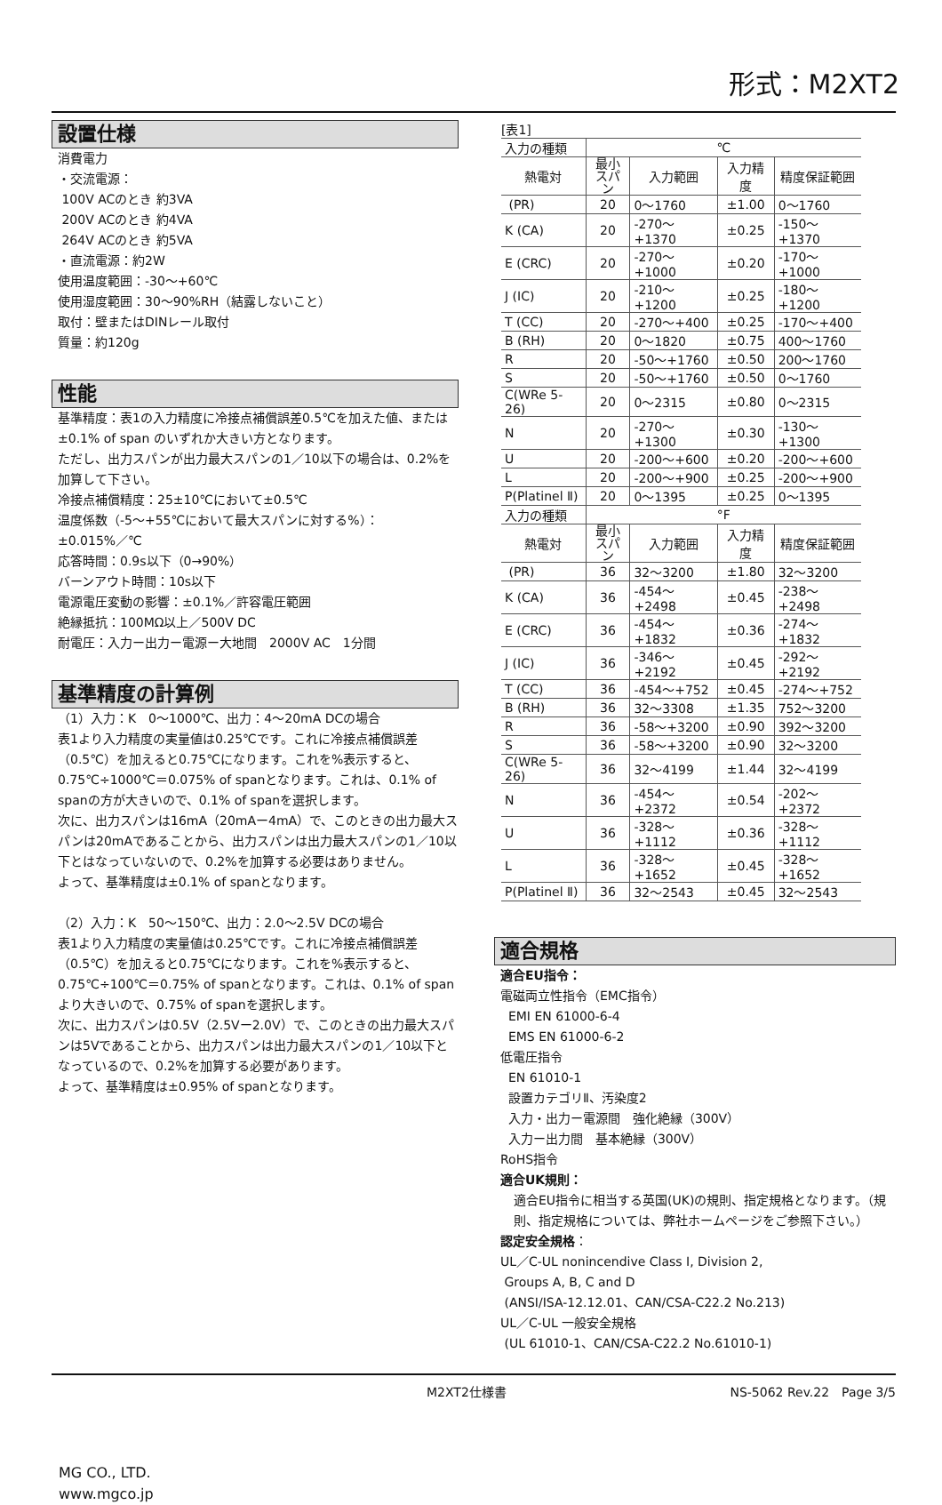形式：M2XT2
設置仕様
消費電力
・交流電源：
100V ACのとき 約3VA
200V ACのとき 約4VA
264V ACのとき 約5VA
・直流電源：約2W
使用温度範囲：-30～+60℃
使用湿度範囲：30～90%RH（結露しないこと）
取付：壁またはDINレール取付
質量：約120g
性能
基準精度：表1の入力精度に冷接点補償誤差0.5℃を加えた値、または±0.1% of span のいずれか大きい方となります。
ただし、出力スパンが出力最大スパンの1／10以下の場合は、0.2%を加算して下さい。
冷接点補償精度：25±10℃において±0.5℃
温度係数（-5～+55℃において最大スパンに対する%）：
±0.015%／℃
応答時間：0.9s以下（0→90%）
バーンアウト時間：10s以下
電源電圧変動の影響：±0.1%／許容電圧範囲
絶縁抵抗：100MΩ以上／500V DC
耐電圧：入力ー出力ー電源ー大地間　2000V AC　1分間
基準精度の計算例
（1）入力：K　0～1000℃、出力：4～20mA DCの場合
表1より入力精度の実量値は0.25℃です。これに冷接点補償誤差（0.5℃）を加えると0.75℃になります。これを%表示すると、0.75℃÷1000℃＝0.075% of spanとなります。これは、0.1% of spanの方が大きいので、0.1% of spanを選択します。
次に、出力スパンは16mA（20mAー4mA）で、このときの出力最大スパンは20mAであることから、出力スパンは出力最大スパンの1／10以下とはなっていないので、0.2%を加算する必要はありません。
よって、基準精度は±0.1% of spanとなります。
（2）入力：K　50～150℃、出力：2.0～2.5V DCの場合
表1より入力精度の実量値は0.25℃です。これに冷接点補償誤差（0.5℃）を加えると0.75℃になります。これを%表示すると、0.75℃÷100℃＝0.75% of spanとなります。これは、0.1% of spanより大きいので、0.75% of spanを選択します。
次に、出力スパンは0.5V（2.5Vー2.0V）で、このときの出力最大スパンは5Vであることから、出力スパンは出力最大スパンの1／10以下となっているので、0.2%を加算する必要があります。
よって、基準精度は±0.95% of spanとなります。
[表1]
| 入力の種類 | ℃ | | | |
| 熱電対 | 最小 スパン | 入力範囲 | 入力精度 | 精度保証範囲 |
| (PR) | 20 | 0～1760 | ±1.00 | 0～1760 |
| K (CA) | 20 | -270～+1370 | ±0.25 | -150～+1370 |
| E (CRC) | 20 | -270～+1000 | ±0.20 | -170～+1000 |
| J (IC) | 20 | -210～+1200 | ±0.25 | -180～+1200 |
| T (CC) | 20 | -270～+400 | ±0.25 | -170～+400 |
| B (RH) | 20 | 0～1820 | ±0.75 | 400～1760 |
| R | 20 | -50～+1760 | ±0.50 | 200～1760 |
| S | 20 | -50～+1760 | ±0.50 | 0～1760 |
| C(WRe 5-26) | 20 | 0～2315 | ±0.80 | 0～2315 |
| N | 20 | -270～+1300 | ±0.30 | -130～+1300 |
| U | 20 | -200～+600 | ±0.20 | -200～+600 |
| L | 20 | -200～+900 | ±0.25 | -200～+900 |
| P(Platinel Ⅱ) | 20 | 0～1395 | ±0.25 | 0～1395 |
| 入力の種類 | °F | | | |
| 熱電対 | 最小 スパン | 入力範囲 | 入力精度 | 精度保証範囲 |
| (PR) | 36 | 32～3200 | ±1.80 | 32～3200 |
| K (CA) | 36 | -454～+2498 | ±0.45 | -238～+2498 |
| E (CRC) | 36 | -454～+1832 | ±0.36 | -274～+1832 |
| J (IC) | 36 | -346～+2192 | ±0.45 | -292～+2192 |
| T (CC) | 36 | -454～+752 | ±0.45 | -274～+752 |
| B (RH) | 36 | 32～3308 | ±1.35 | 752～3200 |
| R | 36 | -58～+3200 | ±0.90 | 392～3200 |
| S | 36 | -58～+3200 | ±0.90 | 32～3200 |
| C(WRe 5-26) | 36 | 32～4199 | ±1.44 | 32～4199 |
| N | 36 | -454～+2372 | ±0.54 | -202～+2372 |
| U | 36 | -328～+1112 | ±0.36 | -328～+1112 |
| L | 36 | -328～+1652 | ±0.45 | -328～+1652 |
| P(Platinel Ⅱ) | 36 | 32～2543 | ±0.45 | 32～2543 |
適合規格
適合EU指令：
電磁両立性指令（EMC指令）
EMI EN 61000-6-4
EMS EN 61000-6-2
低電圧指令
EN 61010-1
設置カテゴリⅡ、汚染度2
入力・出力ー電源間　強化絶縁（300V）
入力ー出力間　基本絶縁（300V）
RoHS指令
適合UK規則：
適合EU指令に相当する英国(UK)の規則、指定規格となります。（規則、指定規格については、弊社ホームページをご参照下さい。）
認定安全規格：
UL／C-UL nonincendive Class I, Division 2,
Groups A, B, C and D
(ANSI/ISA-12.12.01、CAN/CSA-C22.2 No.213)
UL／C-UL 一般安全規格
(UL 61010-1、CAN/CSA-C22.2 No.61010-1)
M2XT2仕様書 NS-5062 Rev.22　Page 3/5
MG CO., LTD.
www.mgco.jp